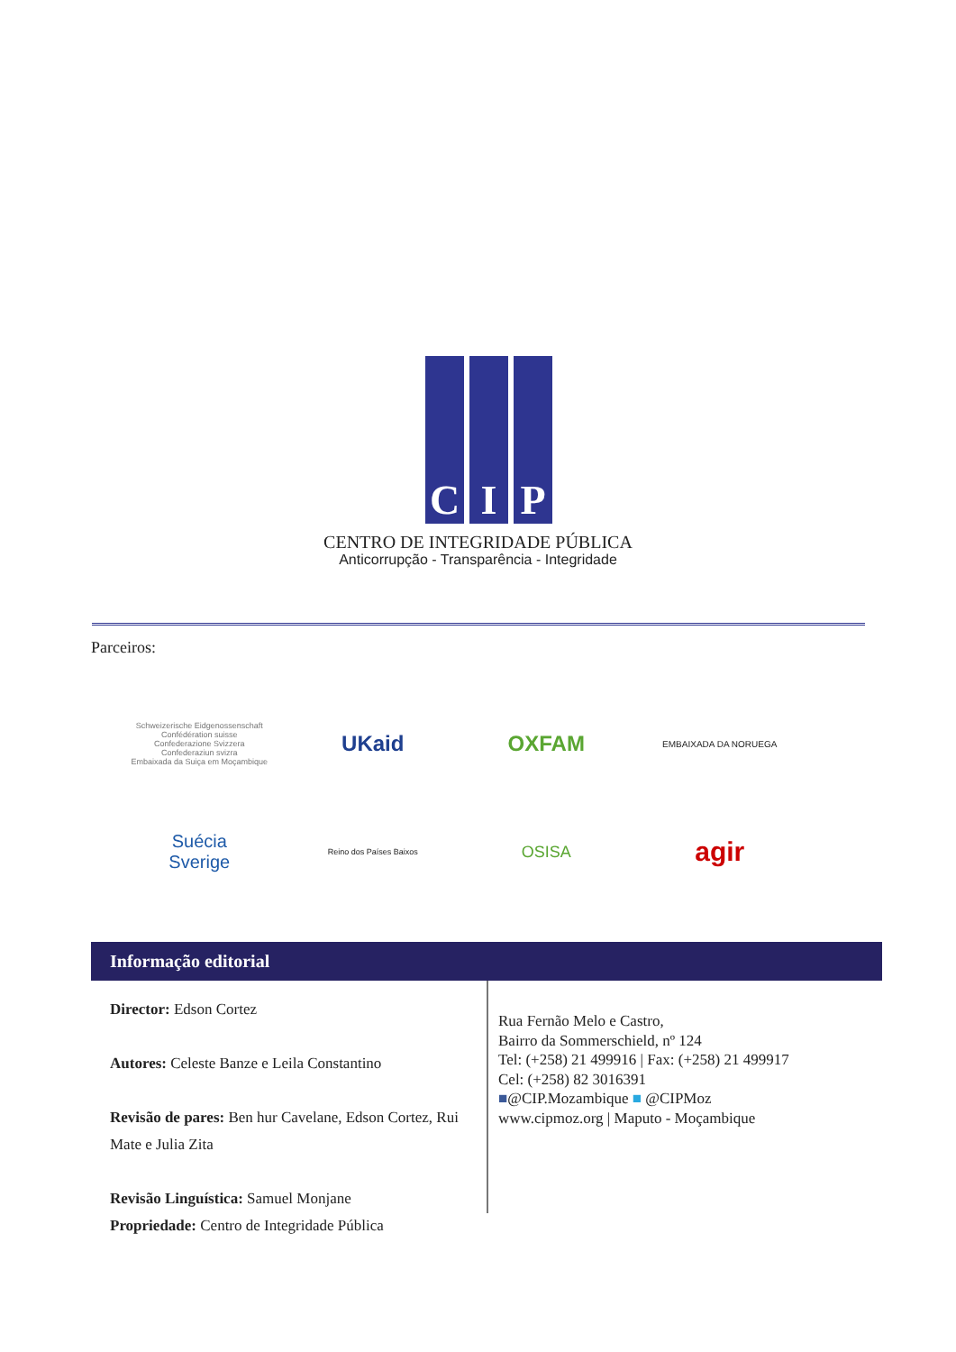C I P
CENTRO DE INTEGRIDADE PÚBLICA
Anticorrupção - Transparência - Integridade
Parceiros:
Schweizerische Eidgenossenschaft
Confédération suisse
Confederazione Svizzera
Confederaziun svizra
Embaixada da Suiça em Moçambique
UKaid
OXFAM
EMBAIXADA DA NORUEGA
Suécia
Sverige
Reino dos Países Baixos
OSISA
agir
Informação editorial
Director: Edson Cortez
Autores: Celeste Banze e Leila Constantino
Revisão de pares: Ben hur Cavelane, Edson Cortez, Rui Mate e Julia Zita
Revisão Linguística: Samuel Monjane
Propriedade: Centro de Integridade Pública
Rua Fernão Melo e Castro,
Bairro da Sommerschield, nº 124
Tel: (+258) 21 499916 | Fax: (+258) 21 499917
Cel: (+258) 82 3016391
■@CIP.Mozambique ■ @CIPMoz
www.cipmoz.org | Maputo - Moçambique